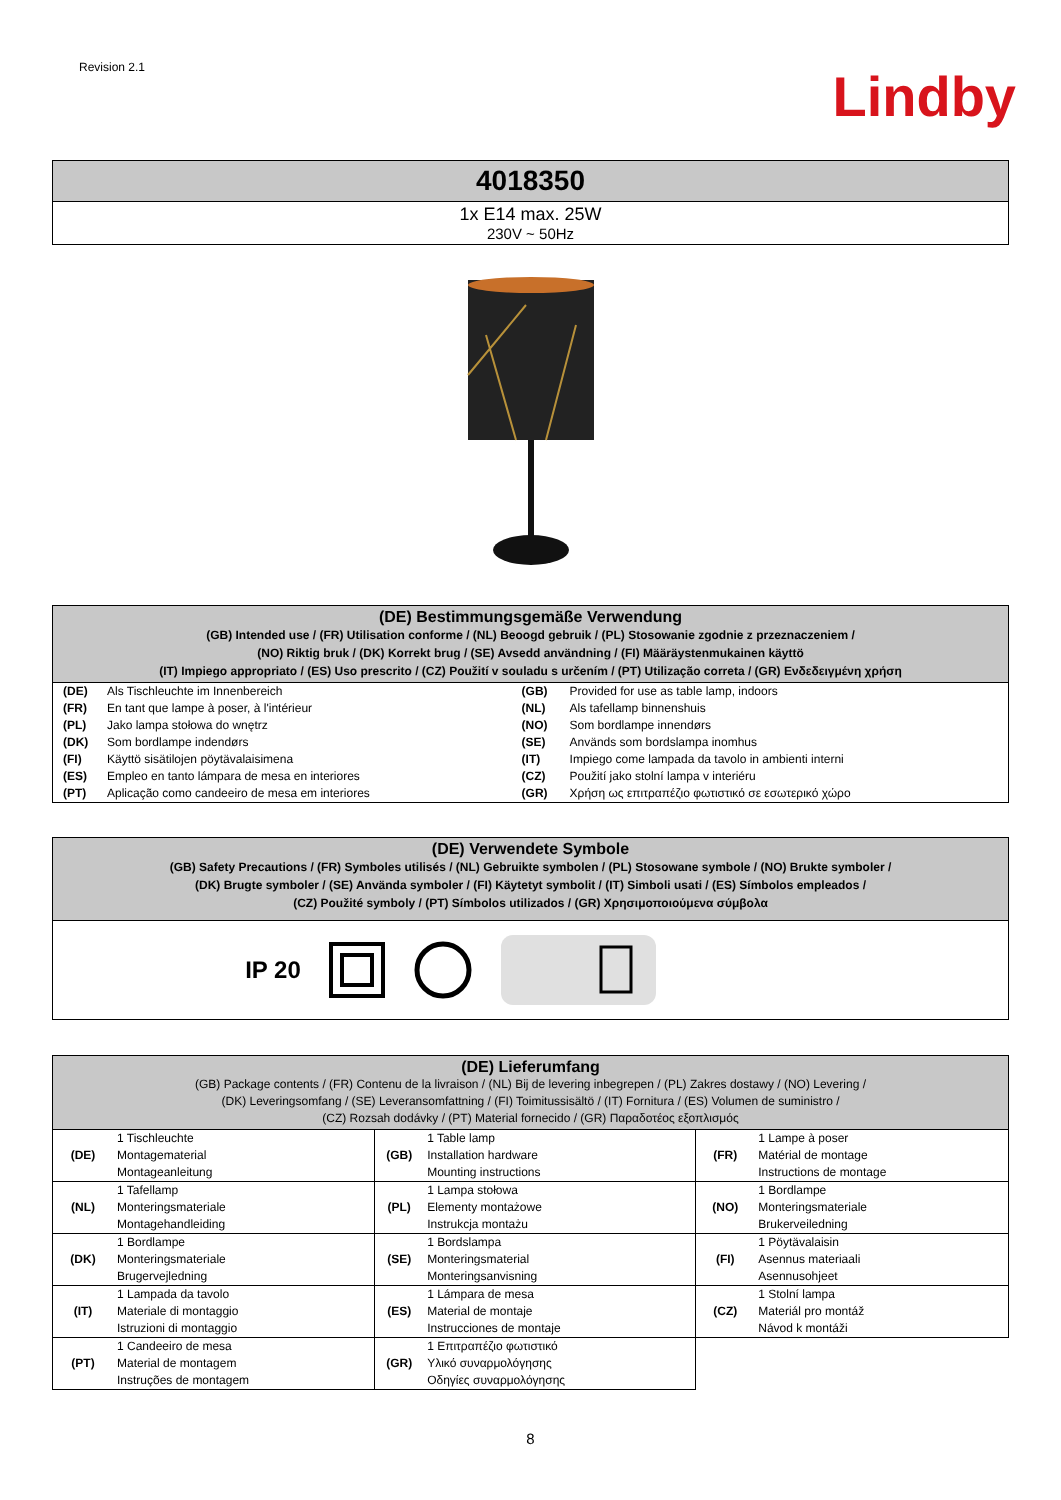Revision 2.1
Lindby
4018350
1x E14 max. 25W
230V ~ 50Hz
(DE) Bestimmungsgemäße Verwendung
(GB) Intended use / (FR) Utilisation conforme / (NL) Beoogd gebruik / (PL) Stosowanie zgodnie z przeznaczeniem /
(NO) Riktig bruk / (DK) Korrekt brug / (SE) Avsedd användning / (FI) Määräystenmukainen käyttö
(IT) Impiego appropriato / (ES) Uso prescrito / (CZ) Použití v souladu s určením / (PT) Utilização correta / (GR) Ενδεδειγμένη χρήση
| (DE) | Als Tischleuchte im Innenbereich | (GB) | Provided for use as table lamp, indoors |
| (FR) | En tant que lampe à poser, à l'intérieur | (NL) | Als tafellamp binnenshuis |
| (PL) | Jako lampa stołowa do wnętrz | (NO) | Som bordlampe innendørs |
| (DK) | Som bordlampe indendørs | (SE) | Används som bordslampa inomhus |
| (FI) | Käyttö sisätilojen pöytävalaisimena | (IT) | Impiego come lampada da tavolo in ambienti interni |
| (ES) | Empleo en tanto lámpara de mesa en interiores | (CZ) | Použití jako stolní lampa v interiéru |
| (PT) | Aplicação como candeeiro de mesa em interiores | (GR) | Χρήση ως επιτραπέζιο φωτιστικό σε εσωτερικό χώρο |
(DE) Verwendete Symbole
(GB) Safety Precautions / (FR) Symboles utilisés / (NL) Gebruikte symbolen / (PL) Stosowane symbole / (NO) Brukte symboler /
(DK) Brugte symboler / (SE) Använda symboler / (FI) Käytetyt symbolit / (IT) Simboli usati / (ES) Símbolos empleados /
(CZ) Použité symboly / (PT) Símbolos utilizados / (GR) Χρησιμοποιούμενα σύμβολα
IP 20
(DE) Lieferumfang
(GB) Package contents / (FR) Contenu de la livraison / (NL) Bij de levering inbegrepen / (PL) Zakres dostawy / (NO) Levering /
(DK) Leveringsomfang / (SE) Leveransomfattning / (FI) Toimitussisältö / (IT) Fornitura / (ES) Volumen de suministro /
(CZ) Rozsah dodávky / (PT) Material fornecido / (GR) Παραδοτέος εξοπλισμός
| (DE) | 1 Tischleuchte Montagematerial Montageanleitung | (GB) | 1 Table lamp Installation hardware Mounting instructions | (FR) | 1 Lampe à poser Matérial de montage Instructions de montage |
| (NL) | 1 Tafellamp Monteringsmateriale Montagehandleiding | (PL) | 1 Lampa stołowa Elementy montażowe Instrukcja montażu | (NO) | 1 Bordlampe Monteringsmateriale Brukerveiledning |
| (DK) | 1 Bordlampe Monteringsmateriale Brugervejledning | (SE) | 1 Bordslampa Monteringsmaterial Monteringsanvisning | (FI) | 1 Pöytävalaisin Asennus materiaali Asennusohjeet |
| (IT) | 1 Lampada da tavolo Materiale di montaggio Istruzioni di montaggio | (ES) | 1 Lámpara de mesa Material de montaje Instrucciones de montaje | (CZ) | 1 Stolní lampa Materiál pro montáž Návod k montáži |
| (PT) | 1 Candeeiro de mesa Material de montagem Instruções de montagem | (GR) | 1 Επιτραπέζιο φωτιστικό Υλικό συναρμολόγησης Οδηγίες συναρμολόγησης | | |
8